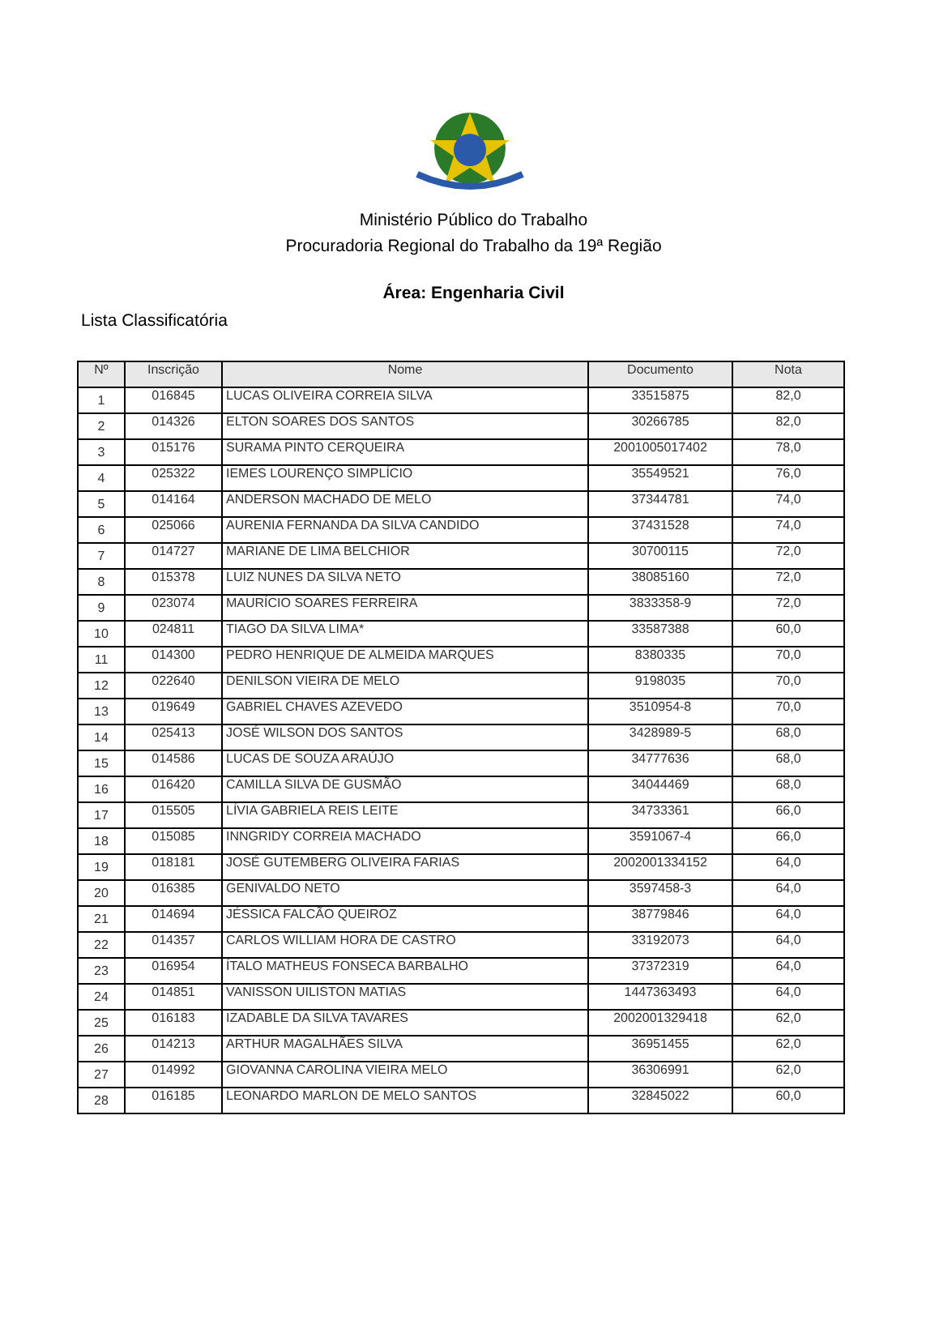Ministério Público do Trabalho
Procuradoria Regional do Trabalho da 19ª Região
Área: Engenharia Civil
Lista Classificatória
| Nº | Inscrição | Nome | Documento | Nota |
| --- | --- | --- | --- | --- |
| 1 | 016845 | LUCAS OLIVEIRA CORREIA SILVA | 33515875 | 82,0 |
| 2 | 014326 | ELTON SOARES DOS SANTOS | 30266785 | 82,0 |
| 3 | 015176 | SURAMA PINTO CERQUEIRA | 2001005017402 | 78,0 |
| 4 | 025322 | IEMES LOURENÇO SIMPLÍCIO | 35549521 | 76,0 |
| 5 | 014164 | ANDERSON MACHADO DE MELO | 37344781 | 74,0 |
| 6 | 025066 | AURENIA FERNANDA DA SILVA CANDIDO | 37431528 | 74,0 |
| 7 | 014727 | MARIANE DE LIMA BELCHIOR | 30700115 | 72,0 |
| 8 | 015378 | LUIZ NUNES DA SILVA NETO | 38085160 | 72,0 |
| 9 | 023074 | MAURÍCIO SOARES FERREIRA | 3833358-9 | 72,0 |
| 10 | 024811 | TIAGO DA SILVA LIMA* | 33587388 | 60,0 |
| 11 | 014300 | PEDRO HENRIQUE DE ALMEIDA MARQUES | 8380335 | 70,0 |
| 12 | 022640 | DENILSON VIEIRA DE MELO | 9198035 | 70,0 |
| 13 | 019649 | GABRIEL CHAVES AZEVEDO | 3510954-8 | 70,0 |
| 14 | 025413 | JOSÉ WILSON DOS SANTOS | 3428989-5 | 68,0 |
| 15 | 014586 | LUCAS DE SOUZA ARAÚJO | 34777636 | 68,0 |
| 16 | 016420 | CAMILLA SILVA DE GUSMÃO | 34044469 | 68,0 |
| 17 | 015505 | LÍVIA GABRIELA REIS LEITE | 34733361 | 66,0 |
| 18 | 015085 | INNGRIDY CORREIA MACHADO | 3591067-4 | 66,0 |
| 19 | 018181 | JOSÉ GUTEMBERG OLIVEIRA FARIAS | 2002001334152 | 64,0 |
| 20 | 016385 | GENIVALDO NETO | 3597458-3 | 64,0 |
| 21 | 014694 | JÉSSICA FALCÃO QUEIROZ | 38779846 | 64,0 |
| 22 | 014357 | CARLOS WILLIAM HORA DE CASTRO | 33192073 | 64,0 |
| 23 | 016954 | ÍTALO MATHEUS FONSECA BARBALHO | 37372319 | 64,0 |
| 24 | 014851 | VANISSON UILISTON MATIAS | 1447363493 | 64,0 |
| 25 | 016183 | IZADABLE DA SILVA TAVARES | 2002001329418 | 62,0 |
| 26 | 014213 | ARTHUR MAGALHÃES SILVA | 36951455 | 62,0 |
| 27 | 014992 | GIOVANNA CAROLINA VIEIRA MELO | 36306991 | 62,0 |
| 28 | 016185 | LEONARDO MARLON DE MELO SANTOS | 32845022 | 60,0 |